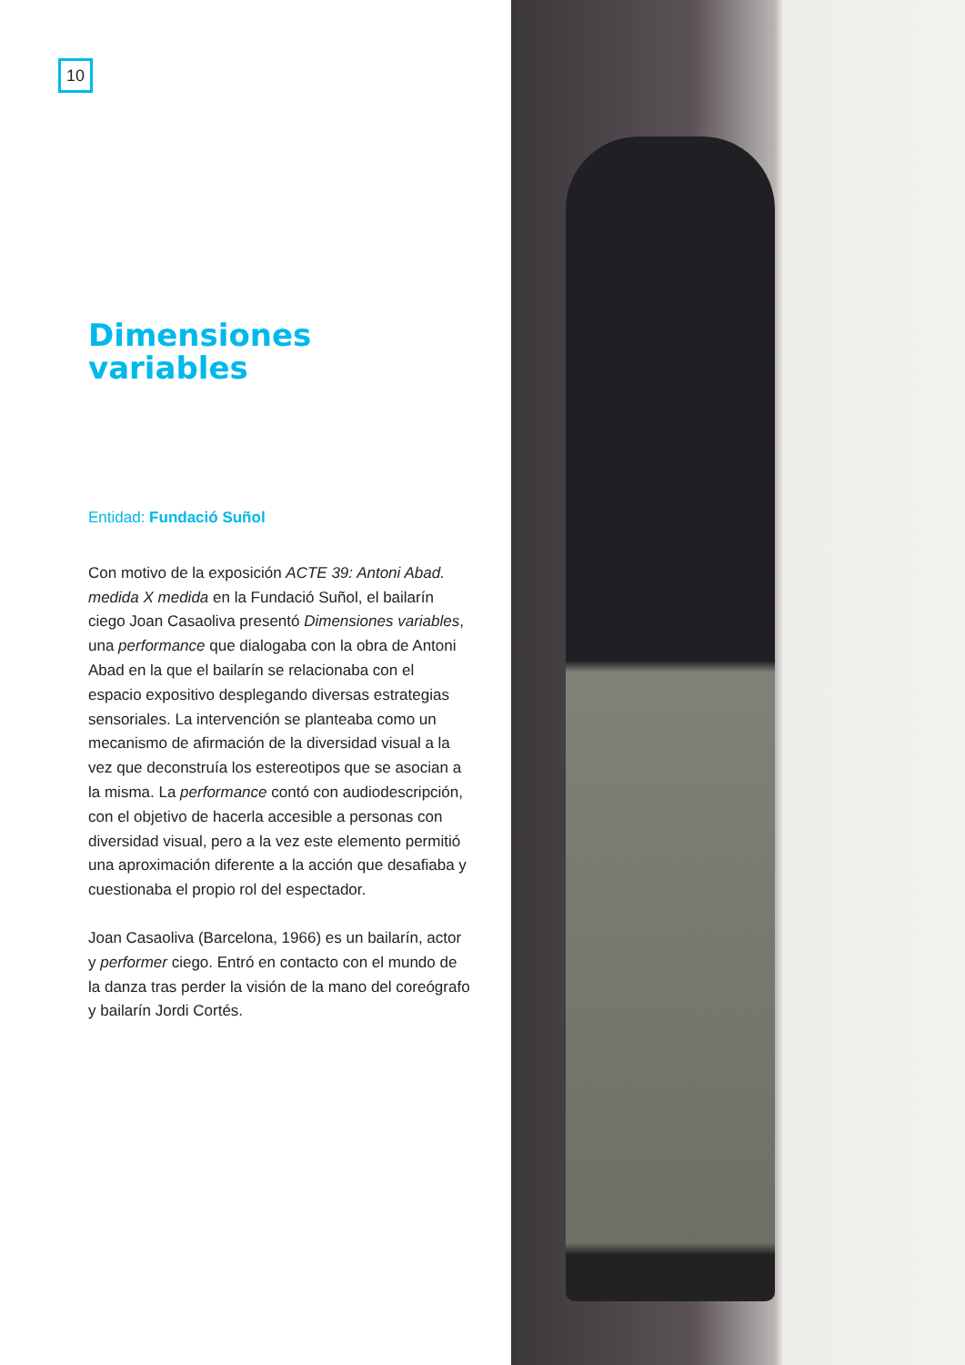10
Dimensiones
variables
Entidad: Fundació Suñol
Con motivo de la exposición ACTE 39: Antoni Abad. medida X medida en la Fundació Suñol, el bailarín ciego Joan Casaoliva presentó Dimensiones variables, una performance que dialogaba con la obra de Antoni Abad en la que el bailarín se relacionaba con el espacio expositivo desplegando diversas estrategias sensoriales. La intervención se planteaba como un mecanismo de afirmación de la diversidad visual a la vez que deconstruía los estereotipos que se asocian a la misma. La performance contó con audiodescripción, con el objetivo de hacerla accesible a personas con diversidad visual, pero a la vez este elemento permitió una aproximación diferente a la acción que desafiaba y cuestionaba el propio rol del espectador.
Joan Casaoliva (Barcelona, 1966) es un bailarín, actor y performer ciego. Entró en contacto con el mundo de la danza tras perder la visión de la mano del coreógrafo y bailarín Jordi Cortés.